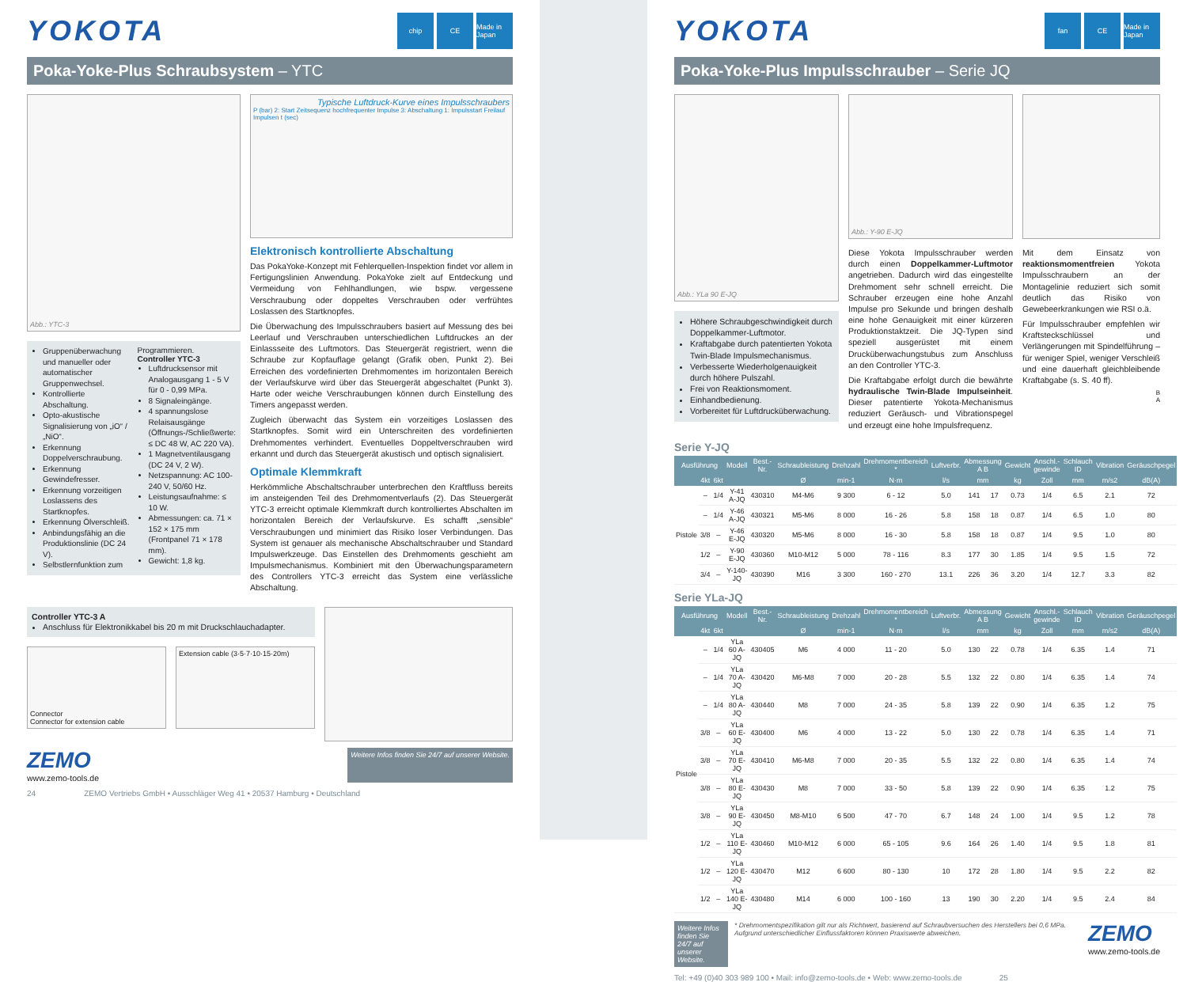YOKOTA
chip CE Made in Japan
Poka-Yoke-Plus Schraubsystem – YTC
Abb.: YTC-3
Gruppenüberwachung und manueller oder automatischer Gruppenwechsel.
Kontrollierte Abschaltung.
Opto-akustische Signalisierung von „iO“ / „NiO“.
Erkennung Doppelverschraubung.
Erkennung Gewindefresser.
Erkennung vorzeitigen Loslassens des Startknopfes.
Erkennung Ölverschleiß.
Anbindungsfähig an die Produktionslinie (DC 24 V).
Selbstlernfunktion zum
Programmieren.
Controller YTC-3
Luftdrucksensor mit Analogausgang 1 - 5 V für 0 - 0,99 MPa.
8 Signaleingänge.
4 spannungslose Relaisausgänge (Öffnungs-/Schließwerte: ≤ DC 48 W, AC 220 VA).
1 Magnetventilausgang (DC 24 V, 2 W).
Netzspannung: AC 100-240 V, 50/60 Hz.
Leistungsaufnahme: ≤ 10 W.
Abmessungen: ca. 71 × 152 × 175 mm (Frontpanel 71 × 178 mm).
Gewicht: 1,8 kg.
Typische Luftdruck-Kurve eines Impulsschraubers
P (bar) 2: Start Zeitsequenz hochfrequenter Impulse 3: Abschaltung 1: Impulsstart Freilauf Impulsen t (sec)
Elektronisch kontrollierte Abschaltung
Das PokaYoke-Konzept mit Fehlerquellen-Inspektion findet vor allem in Fertigungslinien Anwendung. PokaYoke zielt auf Entdeckung und Vermeidung von Fehlhandlungen, wie bspw. vergessene Verschraubung oder doppeltes Verschrauben oder verfrühtes Loslassen des Startknopfes.
Die Überwachung des Impulsschraubers basiert auf Messung des bei Leerlauf und Verschrauben unterschiedlichen Luftdruckes an der Einlassseite des Luftmotors. Das Steuergerät registriert, wenn die Schraube zur Kopfauflage gelangt (Grafik oben, Punkt 2). Bei Erreichen des vordefinierten Drehmomentes im horizontalen Bereich der Verlaufskurve wird über das Steuergerät abgeschaltet (Punkt 3). Harte oder weiche Verschraubungen können durch Einstellung des Timers angepasst werden.
Zugleich überwacht das System ein vorzeitiges Loslassen des Startknopfes. Somit wird ein Unterschreiten des vordefinierten Drehmomentes verhindert. Eventuelles Doppeltverschrauben wird erkannt und durch das Steuergerät akustisch und optisch signalisiert.
Optimale Klemmkraft
Herkömmliche Abschaltschrauber unterbrechen den Kraftfluss bereits im ansteigenden Teil des Drehmomentverlaufs (2). Das Steuergerät YTC-3 erreicht optimale Klemmkraft durch kontrolliertes Abschalten im horizontalen Bereich der Verlaufskurve. Es schafft „sensible“ Verschraubungen und minimiert das Risiko loser Verbindungen. Das System ist genauer als mechanische Abschaltschrauber und Standard Impulswerkzeuge. Das Einstellen des Drehmoments geschieht am Impulsmechanismus. Kombiniert mit den Überwachungsparametern des Controllers YTC-3 erreicht das System eine verlässliche Abschaltung.
Controller YTC-3 A
Anschluss für Elektronikkabel bis 20 m mit Druckschlauchadapter.
Connector
Connector for extension cable
Extension cable (3·5·7·10·15·20m)
ZEMO
www.zemo-tools.de
Weitere Infos finden Sie 24/7 auf unserer Website.
24 ZEMO Vertriebs GmbH • Ausschläger Weg 41 • 20537 Hamburg • Deutschland
YOKOTA
fan CE Made in Japan
Poka-Yoke-Plus Impulsschrauber – Serie JQ
Abb.: YLa 90 E-JQ
Höhere Schraubgeschwindigkeit durch Doppelkammer-Luftmotor.
Kraftabgabe durch patentierten Yokota Twin-Blade Impulsmechanismus.
Verbesserte Wiederholgenauigkeit durch höhere Pulszahl.
Frei von Reaktionsmoment.
Einhandbedienung.
Vorbereitet für Luftdrucküberwachung.
Abb.: Y-90 E-JQ
Diese Yokota Impulsschrauber werden durch einen Doppelkammer-Luftmotor angetrieben. Dadurch wird das eingestellte Drehmoment sehr schnell erreicht. Die Schrauber erzeugen eine hohe Anzahl Impulse pro Sekunde und bringen deshalb eine hohe Genauigkeit mit einer kürzeren Produktionstaktzeit. Die JQ-Typen sind speziell ausgerüstet mit einem Drucküberwachungstubus zum Anschluss an den Controller YTC-3.
Die Kraftabgabe erfolgt durch die bewährte hydraulische Twin-Blade Impulseinheit. Dieser patentierte Yokota-Mechanismus reduziert Geräusch- und Vibrationspegel und erzeugt eine hohe Impulsfrequenz.
Mit dem Einsatz von reaktionsmomentfreien Yokota Impulsschraubern an der Montagelinie reduziert sich somit deutlich das Risiko von Gewebeerkrankungen wie RSI o.ä.
Für Impulsschrauber empfehlen wir Kraftsteckschlüssel und Verlängerungen mit Spindelführung – für weniger Spiel, weniger Verschleiß und eine dauerhaft gleichbleibende Kraftabgabe (s. S. 40 ff).
B
A
Serie Y-JQ
| Ausführung | | | Modell | Best.-Nr. | Schraubleistung | Drehzahl | Drehmomentbereich * | Luftverbr. | Abmessung A B | | Gewicht | Anschl.-gewinde | Schlauch ID | Vibration | Geräuschpegel |
| --- | --- | --- | --- | --- | --- | --- | --- | --- | --- | --- | --- | --- | --- | --- | --- |
| | 4kt | 6kt | | | Ø | min-1 | N·m | l/s | mm | | kg | Zoll | mm | m/s2 | dB(A) |
| Pistole | – | 1/4 | Y-41 A-JQ | 430310 | M4-M6 | 9 300 | 6 - 12 | 5.0 | 141 | 17 | 0.73 | 1/4 | 6.5 | 2.1 | 72 |
| | – | 1/4 | Y-46 A-JQ | 430321 | M5-M6 | 8 000 | 16 - 26 | 5.8 | 158 | 18 | 0.87 | 1/4 | 6.5 | 1.0 | 80 |
| | 3/8 | – | Y-46 E-JQ | 430320 | M5-M6 | 8 000 | 16 - 30 | 5.8 | 158 | 18 | 0.87 | 1/4 | 9.5 | 1.0 | 80 |
| | 1/2 | – | Y-90 E-JQ | 430360 | M10-M12 | 5 000 | 78 - 116 | 8.3 | 177 | 30 | 1.85 | 1/4 | 9.5 | 1.5 | 72 |
| | 3/4 | – | Y-140-JQ | 430390 | M16 | 3 300 | 160 - 270 | 13.1 | 226 | 36 | 3.20 | 1/4 | 12.7 | 3.3 | 82 |
Serie YLa-JQ
| Ausführung | | | Modell | Best.-Nr. | Schraubleistung | Drehzahl | Drehmomentbereich * | Luftverbr. | Abmessung A B | | Gewicht | Anschl.-gewinde | Schlauch ID | Vibration | Geräuschpegel |
| --- | --- | --- | --- | --- | --- | --- | --- | --- | --- | --- | --- | --- | --- | --- | --- |
| | 4kt | 6kt | | | Ø | min-1 | N·m | l/s | mm | | kg | Zoll | mm | m/s2 | dB(A) |
| Pistole | – | 1/4 | YLa 60 A-JQ | 430405 | M6 | 4 000 | 11 - 20 | 5.0 | 130 | 22 | 0.78 | 1/4 | 6.35 | 1.4 | 71 |
| | – | 1/4 | YLa 70 A-JQ | 430420 | M6-M8 | 7 000 | 20 - 28 | 5.5 | 132 | 22 | 0.80 | 1/4 | 6.35 | 1.4 | 74 |
| | – | 1/4 | YLa 80 A-JQ | 430440 | M8 | 7 000 | 24 - 35 | 5.8 | 139 | 22 | 0.90 | 1/4 | 6.35 | 1.2 | 75 |
| | 3/8 | – | YLa 60 E-JQ | 430400 | M6 | 4 000 | 13 - 22 | 5.0 | 130 | 22 | 0.78 | 1/4 | 6.35 | 1.4 | 71 |
| | 3/8 | – | YLa 70 E-JQ | 430410 | M6-M8 | 7 000 | 20 - 35 | 5.5 | 132 | 22 | 0.80 | 1/4 | 6.35 | 1.4 | 74 |
| | 3/8 | – | YLa 80 E-JQ | 430430 | M8 | 7 000 | 33 - 50 | 5.8 | 139 | 22 | 0.90 | 1/4 | 6.35 | 1.2 | 75 |
| | 3/8 | – | YLa 90 E-JQ | 430450 | M8-M10 | 6 500 | 47 - 70 | 6.7 | 148 | 24 | 1.00 | 1/4 | 9.5 | 1.2 | 78 |
| | 1/2 | – | YLa 110 E-JQ | 430460 | M10-M12 | 6 000 | 65 - 105 | 9.6 | 164 | 26 | 1.40 | 1/4 | 9.5 | 1.8 | 81 |
| | 1/2 | – | YLa 120 E-JQ | 430470 | M12 | 6 600 | 80 - 130 | 10 | 172 | 28 | 1.80 | 1/4 | 9.5 | 2.2 | 82 |
| | 1/2 | – | YLa 140 E-JQ | 430480 | M14 | 6 000 | 100 - 160 | 13 | 190 | 30 | 2.20 | 1/4 | 9.5 | 2.4 | 84 |
Weitere Infos finden Sie 24/7 auf unserer Website.
* Drehmomentspezifikation gilt nur als Richtwert, basierend auf Schraubversuchen des Herstellers bei 0,6 MPa. Aufgrund unterschiedlicher Einflussfaktoren können Praxiswerte abweichen.
ZEMO
www.zemo-tools.de
Tel: +49 (0)40 303 989 100 • Mail: info@zemo-tools.de • Web: www.zemo-tools.de 25